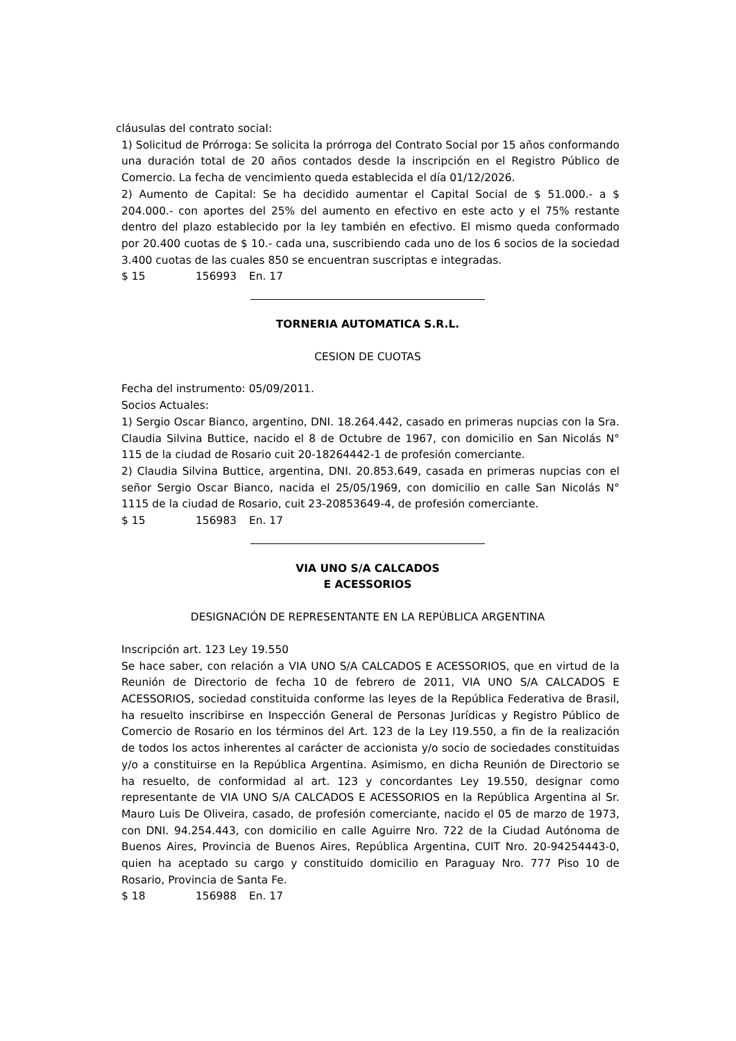cláusulas del contrato social:
1) Solicitud de Prórroga: Se solicita la prórroga del Contrato Social por 15 años conformando una duración total de 20 años contados desde la inscripción en el Registro Público de Comercio. La fecha de vencimiento queda establecida el día 01/12/2026.
2) Aumento de Capital: Se ha decidido aumentar el Capital Social de $ 51.000.- a $ 204.000.- con aportes del 25% del aumento en efectivo en este acto y el 75% restante dentro del plazo establecido por la ley también en efectivo. El mismo queda conformado por 20.400 cuotas de $ 10.- cada una, suscribiendo cada uno de los 6 socios de la sociedad 3.400 cuotas de las cuales 850 se encuentran suscriptas e integradas.
$ 15 156993 En. 17
TORNERIA AUTOMATICA S.R.L.
CESION DE CUOTAS
Fecha del instrumento: 05/09/2011.
Socios Actuales:
1) Sergio Oscar Bianco, argentino, DNI. 18.264.442, casado en primeras nupcias con la Sra. Claudia Silvina Buttice, nacido el 8 de Octubre de 1967, con domicilio en San Nicolás N° 115 de la ciudad de Rosario cuit 20-18264442-1 de profesión comerciante.
2) Claudia Silvina Buttice, argentina, DNI. 20.853.649, casada en primeras nupcias con el señor Sergio Oscar Bianco, nacida el 25/05/1969, con domicilio en calle San Nicolás N° 1115 de la ciudad de Rosario, cuit 23-20853649-4, de profesión comerciante.
$ 15 156983 En. 17
VIA UNO S/A CALCADOS
E ACESSORIOS
DESIGNACIÓN DE REPRESENTANTE EN LA REPÚBLICA ARGENTINA
Inscripción art. 123 Ley 19.550
Se hace saber, con relación a VIA UNO S/A CALCADOS E ACESSORIOS, que en virtud de la Reunión de Directorio de fecha 10 de febrero de 2011, VIA UNO S/A CALCADOS E ACESSORIOS, sociedad constituida conforme las leyes de la República Federativa de Brasil, ha resuelto inscribirse en Inspección General de Personas Jurídicas y Registro Público de Comercio de Rosario en los términos del Art. 123 de la Ley I19.550, a fin de la realización de todos los actos inherentes al carácter de accionista y/o socio de sociedades constituidas y/o a constituirse en la República Argentina. Asimismo, en dicha Reunión de Directorio se ha resuelto, de conformidad al art. 123 y concordantes Ley 19.550, designar como representante de VIA UNO S/A CALCADOS E ACESSORIOS en la República Argentina al Sr. Mauro Luis De Oliveira, casado, de profesión comerciante, nacido el 05 de marzo de 1973, con DNI. 94.254.443, con domicilio en calle Aguirre Nro. 722 de la Ciudad Autónoma de Buenos Aires, Provincia de Buenos Aires, República Argentina, CUIT Nro. 20-94254443-0, quien ha aceptado su cargo y constituido domicilio en Paraguay Nro. 777 Piso 10 de Rosario, Provincia de Santa Fe.
$ 18 156988 En. 17